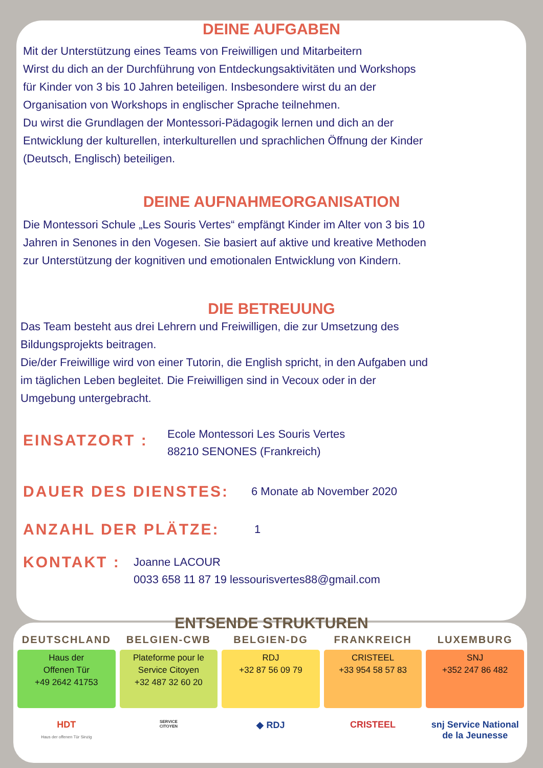DEINE AUFGABEN
Mit der Unterstützung eines Teams von Freiwilligen und Mitarbeitern
Wirst du dich an der Durchführung von Entdeckungsaktivitäten und Workshops
für Kinder von 3 bis 10 Jahren beteiligen. Insbesondere wirst du an der
Organisation von Workshops in englischer Sprache teilnehmen.
Du wirst die Grundlagen der Montessori-Pädagogik lernen und dich an der
Entwicklung der kulturellen, interkulturellen und sprachlichen Öffnung der Kinder
(Deutsch, Englisch) beteiligen.
DEINE AUFNAHMEORGANISATION
Die Montessori Schule „Les Souris Vertes“ empfängt Kinder im Alter von 3 bis 10
Jahren in Senones in den Vogesen. Sie basiert auf aktive und kreative Methoden
zur Unterstützung der kognitiven und emotionalen Entwicklung von Kindern.
DIE BETREUUNG
Das Team besteht aus drei Lehrern und Freiwilligen, die zur Umsetzung des
Bildungsprojekts beitragen.
Die/der Freiwillige wird von einer Tutorin, die English spricht, in den Aufgaben und
im täglichen Leben begleitet. Die Freiwilligen sind in Vecoux oder in der
Umgebung untergebracht.
EINSATZORT :
Ecole Montessori Les Souris Vertes
88210 SENONES (Frankreich)
DAUER DES DIENSTES:
6 Monate ab November 2020
ANZAHL DER PLÄTZE:
1
KONTAKT :
Joanne LACOUR
0033 658 11 87 19 lessourisvertes88@gmail.com
ENTSENDE STRUKTUREN
DEUTSCHLAND
Haus der
Offenen Tür
+49 2642 41753
HDT
Haus der offenen Tür Sinzig
BELGIEN-CWB
Plateforme pour le
Service Citoyen
+32 487 32 60 20
SERVICE
CITOYEN
BELGIEN-DG
RDJ
+32 87 56 09 79
◆ RDJ
FRANKREICH
CRISTEEL
+33 954 58 57 83
CRISTEEL
LUXEMBURG
SNJ
+352 247 86 482
snj Service National
de la Jeunesse